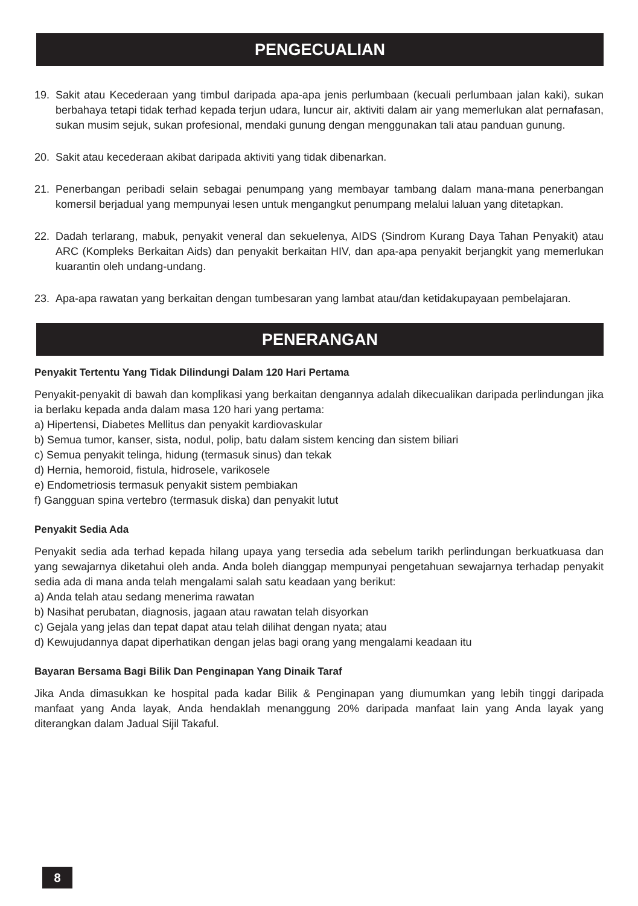PENGECUALIAN
19. Sakit atau Kecederaan yang timbul daripada apa-apa jenis perlumbaan (kecuali perlumbaan jalan kaki), sukan berbahaya tetapi tidak terhad kepada terjun udara, luncur air, aktiviti dalam air yang memerlukan alat pernafasan, sukan musim sejuk, sukan profesional, mendaki gunung dengan menggunakan tali atau panduan gunung.
20. Sakit atau kecederaan akibat daripada aktiviti yang tidak dibenarkan.
21. Penerbangan peribadi selain sebagai penumpang yang membayar tambang dalam mana-mana penerbangan komersil berjadual yang mempunyai lesen untuk mengangkut penumpang melalui laluan yang ditetapkan.
22. Dadah terlarang, mabuk, penyakit veneral dan sekuelenya, AIDS (Sindrom Kurang Daya Tahan Penyakit) atau ARC (Kompleks Berkaitan Aids) dan penyakit berkaitan HIV, dan apa-apa penyakit berjangkit yang memerlukan kuarantin oleh undang-undang.
23. Apa-apa rawatan yang berkaitan dengan tumbesaran yang lambat atau/dan ketidakupayaan pembelajaran.
PENERANGAN
Penyakit Tertentu Yang Tidak Dilindungi Dalam 120 Hari Pertama
Penyakit-penyakit di bawah dan komplikasi yang berkaitan dengannya adalah dikecualikan daripada perlindungan jika ia berlaku kepada anda dalam masa 120 hari yang pertama:
a) Hipertensi, Diabetes Mellitus dan penyakit kardiovaskular
b) Semua tumor, kanser, sista, nodul, polip, batu dalam sistem kencing dan sistem biliari
c) Semua penyakit telinga, hidung (termasuk sinus) dan tekak
d) Hernia, hemoroid, fistula, hidrosele, varikosele
e) Endometriosis termasuk penyakit sistem pembiakan
f) Gangguan spina vertebro (termasuk diska) dan penyakit lutut
Penyakit Sedia Ada
Penyakit sedia ada terhad kepada hilang upaya yang tersedia ada sebelum tarikh perlindungan berkuatkuasa dan yang sewajarnya diketahui oleh anda. Anda boleh dianggap mempunyai pengetahuan sewajarnya terhadap penyakit sedia ada di mana anda telah mengalami salah satu keadaan yang berikut:
a) Anda telah atau sedang menerima rawatan
b) Nasihat perubatan, diagnosis, jagaan atau rawatan telah disyorkan
c) Gejala yang jelas dan tepat dapat atau telah dilihat dengan nyata; atau
d) Kewujudannya dapat diperhatikan dengan jelas bagi orang yang mengalami keadaan itu
Bayaran Bersama Bagi Bilik Dan Penginapan Yang Dinaik Taraf
Jika Anda dimasukkan ke hospital pada kadar Bilik & Penginapan yang diumumkan yang lebih tinggi daripada manfaat yang Anda layak, Anda hendaklah menanggung 20% daripada manfaat lain yang Anda layak yang diterangkan dalam Jadual Sijil Takaful.
8